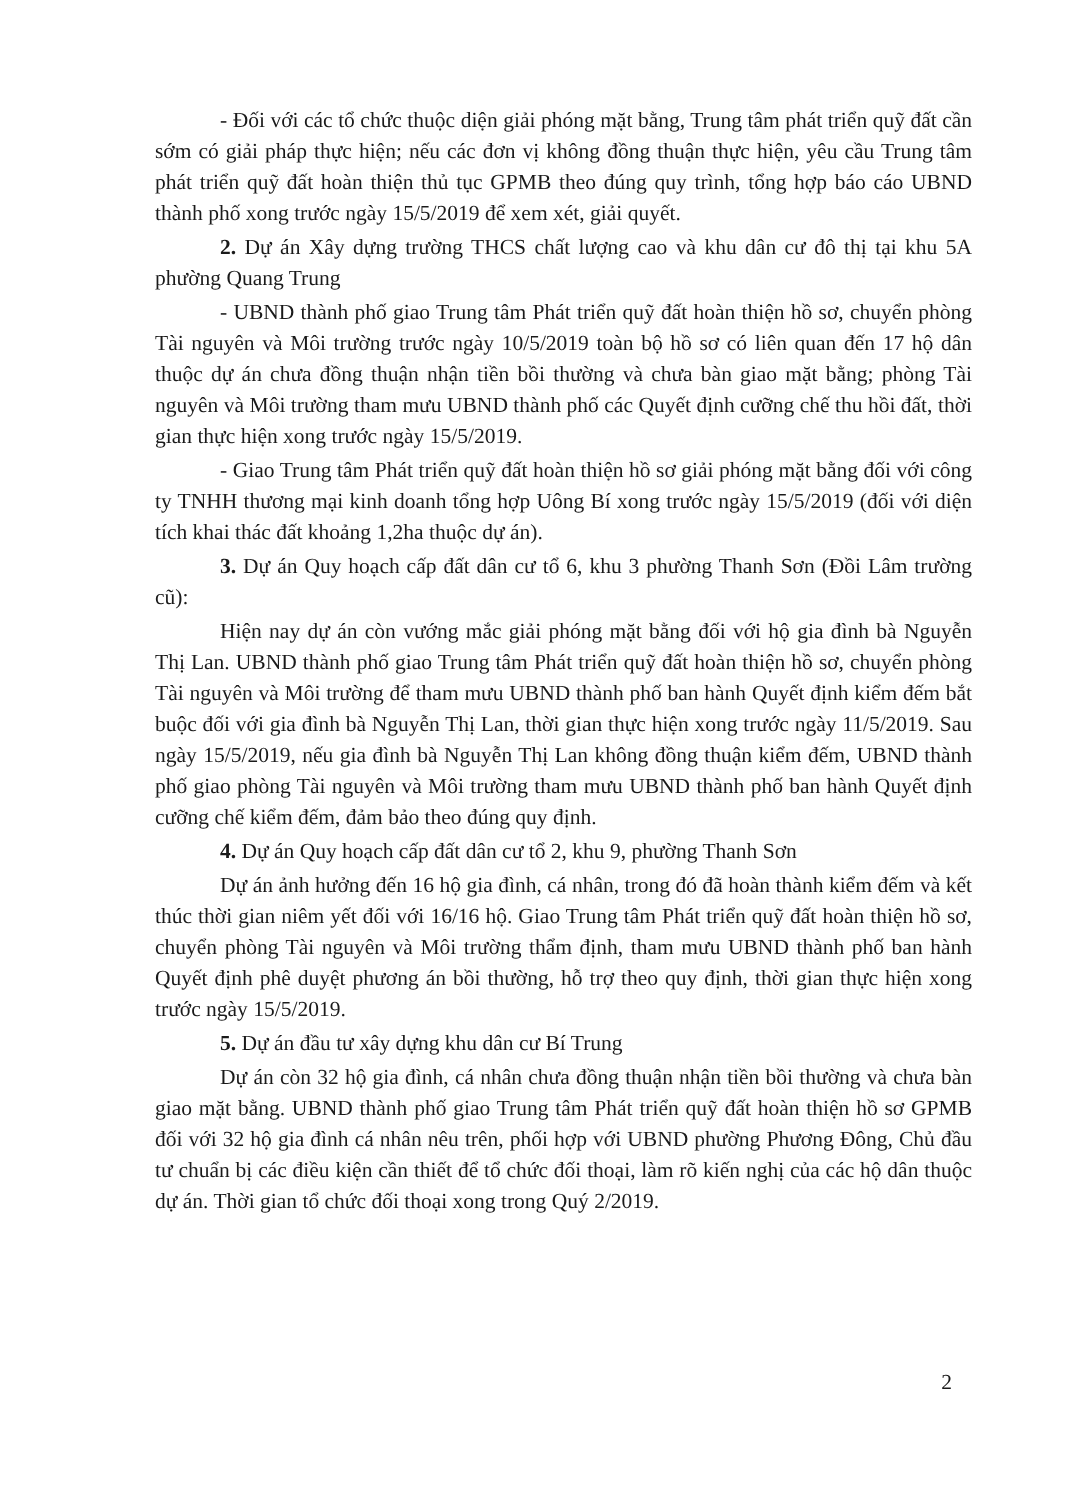- Đối với các tổ chức thuộc diện giải phóng mặt bằng, Trung tâm phát triển quỹ đất cần sớm có giải pháp thực hiện; nếu các đơn vị không đồng thuận thực hiện, yêu cầu Trung tâm phát triển quỹ đất hoàn thiện thủ tục GPMB theo đúng quy trình, tổng hợp báo cáo UBND thành phố xong trước ngày 15/5/2019 để xem xét, giải quyết.
2. Dự án Xây dựng trường THCS chất lượng cao và khu dân cư đô thị tại khu 5A phường Quang Trung
- UBND thành phố giao Trung tâm Phát triển quỹ đất hoàn thiện hồ sơ, chuyển phòng Tài nguyên và Môi trường trước ngày 10/5/2019 toàn bộ hồ sơ có liên quan đến 17 hộ dân thuộc dự án chưa đồng thuận nhận tiền bồi thường và chưa bàn giao mặt bằng; phòng Tài nguyên và Môi trường tham mưu UBND thành phố các Quyết định cưỡng chế thu hồi đất, thời gian thực hiện xong trước ngày 15/5/2019.
- Giao Trung tâm Phát triển quỹ đất hoàn thiện hồ sơ giải phóng mặt bằng đối với công ty TNHH thương mại kinh doanh tổng hợp Uông Bí xong trước ngày 15/5/2019 (đối với diện tích khai thác đất khoảng 1,2ha thuộc dự án).
3. Dự án Quy hoạch cấp đất dân cư tổ 6, khu 3 phường Thanh Sơn (Đồi Lâm trường cũ):
Hiện nay dự án còn vướng mắc giải phóng mặt bằng đối với hộ gia đình bà Nguyễn Thị Lan. UBND thành phố giao Trung tâm Phát triển quỹ đất hoàn thiện hồ sơ, chuyển phòng Tài nguyên và Môi trường để tham mưu UBND thành phố ban hành Quyết định kiểm đếm bắt buộc đối với gia đình bà Nguyễn Thị Lan, thời gian thực hiện xong trước ngày 11/5/2019. Sau ngày 15/5/2019, nếu gia đình bà Nguyễn Thị Lan không đồng thuận kiểm đếm, UBND thành phố giao phòng Tài nguyên và Môi trường tham mưu UBND thành phố ban hành Quyết định cưỡng chế kiểm đếm, đảm bảo theo đúng quy định.
4. Dự án Quy hoạch cấp đất dân cư tổ 2, khu 9, phường Thanh Sơn
Dự án ảnh hưởng đến 16 hộ gia đình, cá nhân, trong đó đã hoàn thành kiểm đếm và kết thúc thời gian niêm yết đối với 16/16 hộ. Giao Trung tâm Phát triển quỹ đất hoàn thiện hồ sơ, chuyển phòng Tài nguyên và Môi trường thẩm định, tham mưu UBND thành phố ban hành Quyết định phê duyệt phương án bồi thường, hỗ trợ theo quy định, thời gian thực hiện xong trước ngày 15/5/2019.
5. Dự án đầu tư xây dựng khu dân cư Bí Trung
Dự án còn 32 hộ gia đình, cá nhân chưa đồng thuận nhận tiền bồi thường và chưa bàn giao mặt bằng. UBND thành phố giao Trung tâm Phát triển quỹ đất hoàn thiện hồ sơ GPMB đối với 32 hộ gia đình cá nhân nêu trên, phối hợp với UBND phường Phương Đông, Chủ đầu tư chuẩn bị các điều kiện cần thiết để tổ chức đối thoại, làm rõ kiến nghị của các hộ dân thuộc dự án. Thời gian tổ chức đối thoại xong trong Quý 2/2019.
2